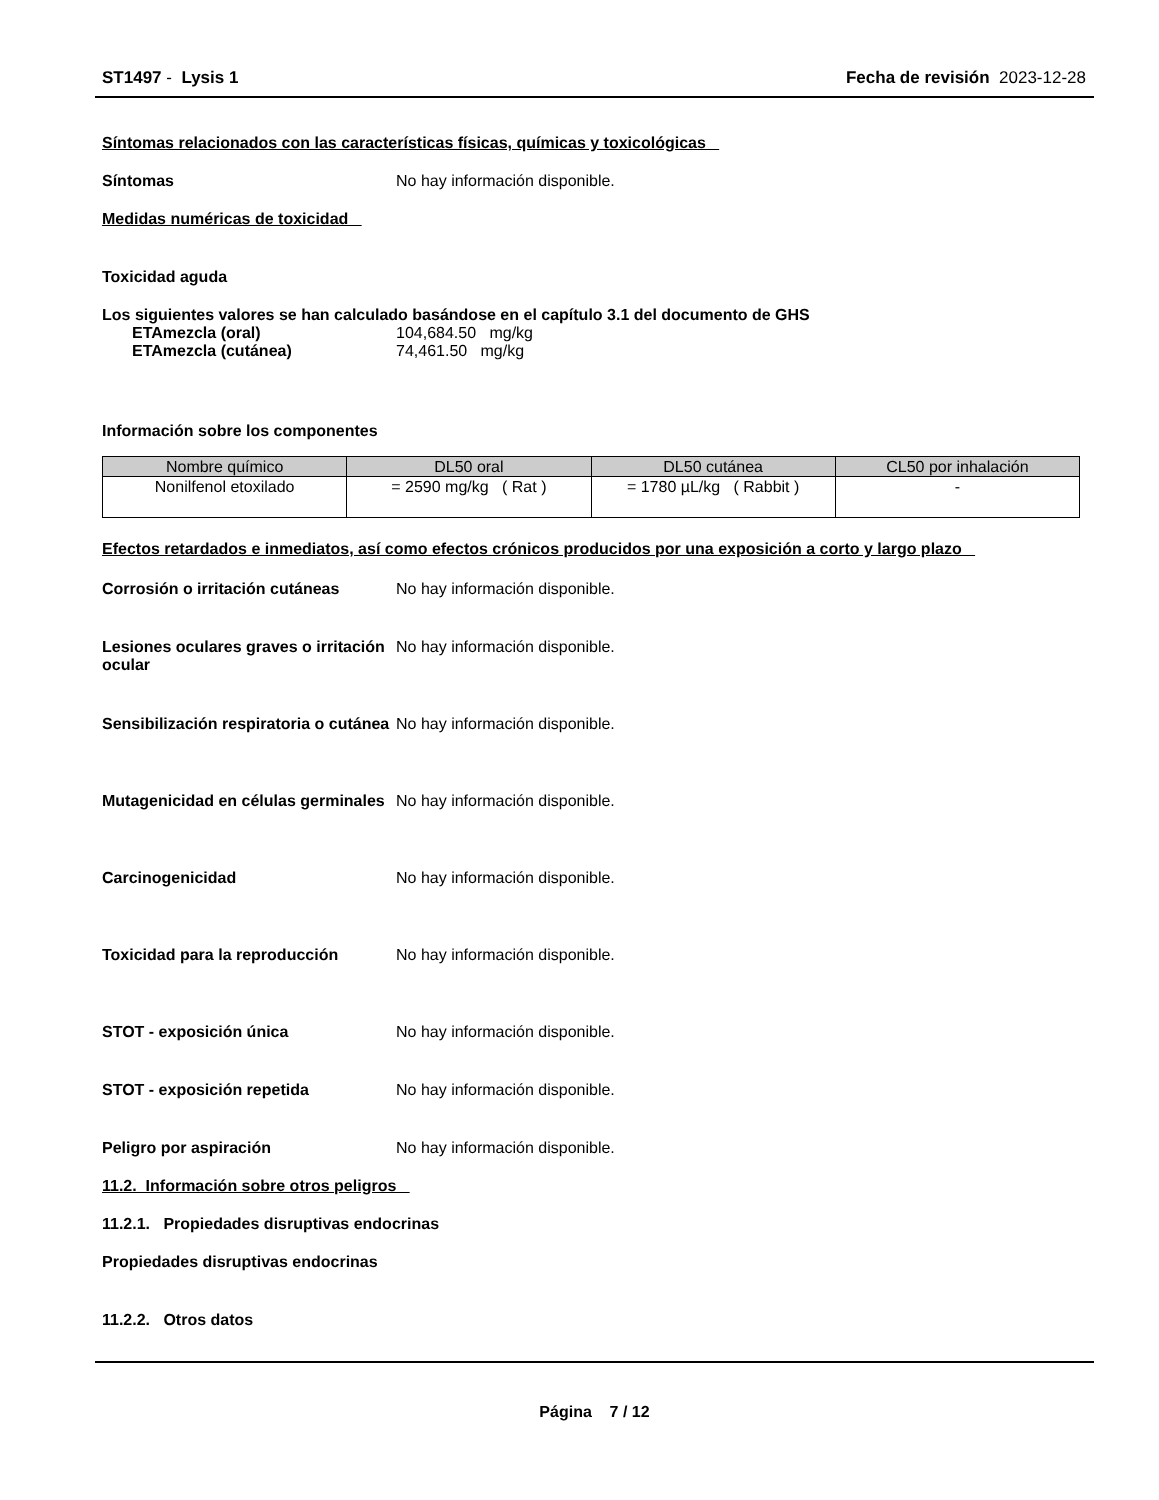ST1497 - Lysis 1 Fecha de revisión 2023-12-28
Síntomas relacionados con las características físicas, químicas y toxicológicas
Síntomas No hay información disponible.
Medidas numéricas de toxicidad
Toxicidad aguda
Los siguientes valores se han calculado basándose en el capítulo 3.1 del documento de GHS
ETAmezcla (oral) 104,684.50 mg/kg
ETAmezcla (cutánea) 74,461.50 mg/kg
Información sobre los componentes
| Nombre químico | DL50 oral | DL50 cutánea | CL50 por inhalación |
| --- | --- | --- | --- |
| Nonilfenol etoxilado | = 2590 mg/kg ( Rat ) | = 1780 µL/kg ( Rabbit ) | - |
Efectos retardados e inmediatos, así como efectos crónicos producidos por una exposición a corto y largo plazo
Corrosión o irritación cutáneas
No hay información disponible.
Lesiones oculares graves o irritación ocular
No hay información disponible.
Sensibilización respiratoria o cutánea
No hay información disponible.
Mutagenicidad en células germinales
No hay información disponible.
Carcinogenicidad No hay información disponible.
Toxicidad para la reproducción No hay información disponible.
STOT - exposición única No hay información disponible.
STOT - exposición repetida No hay información disponible.
Peligro por aspiración No hay información disponible.
11.2. Información sobre otros peligros
11.2.1. Propiedades disruptivas endocrinas
Propiedades disruptivas endocrinas
11.2.2. Otros datos
Página 7 / 12